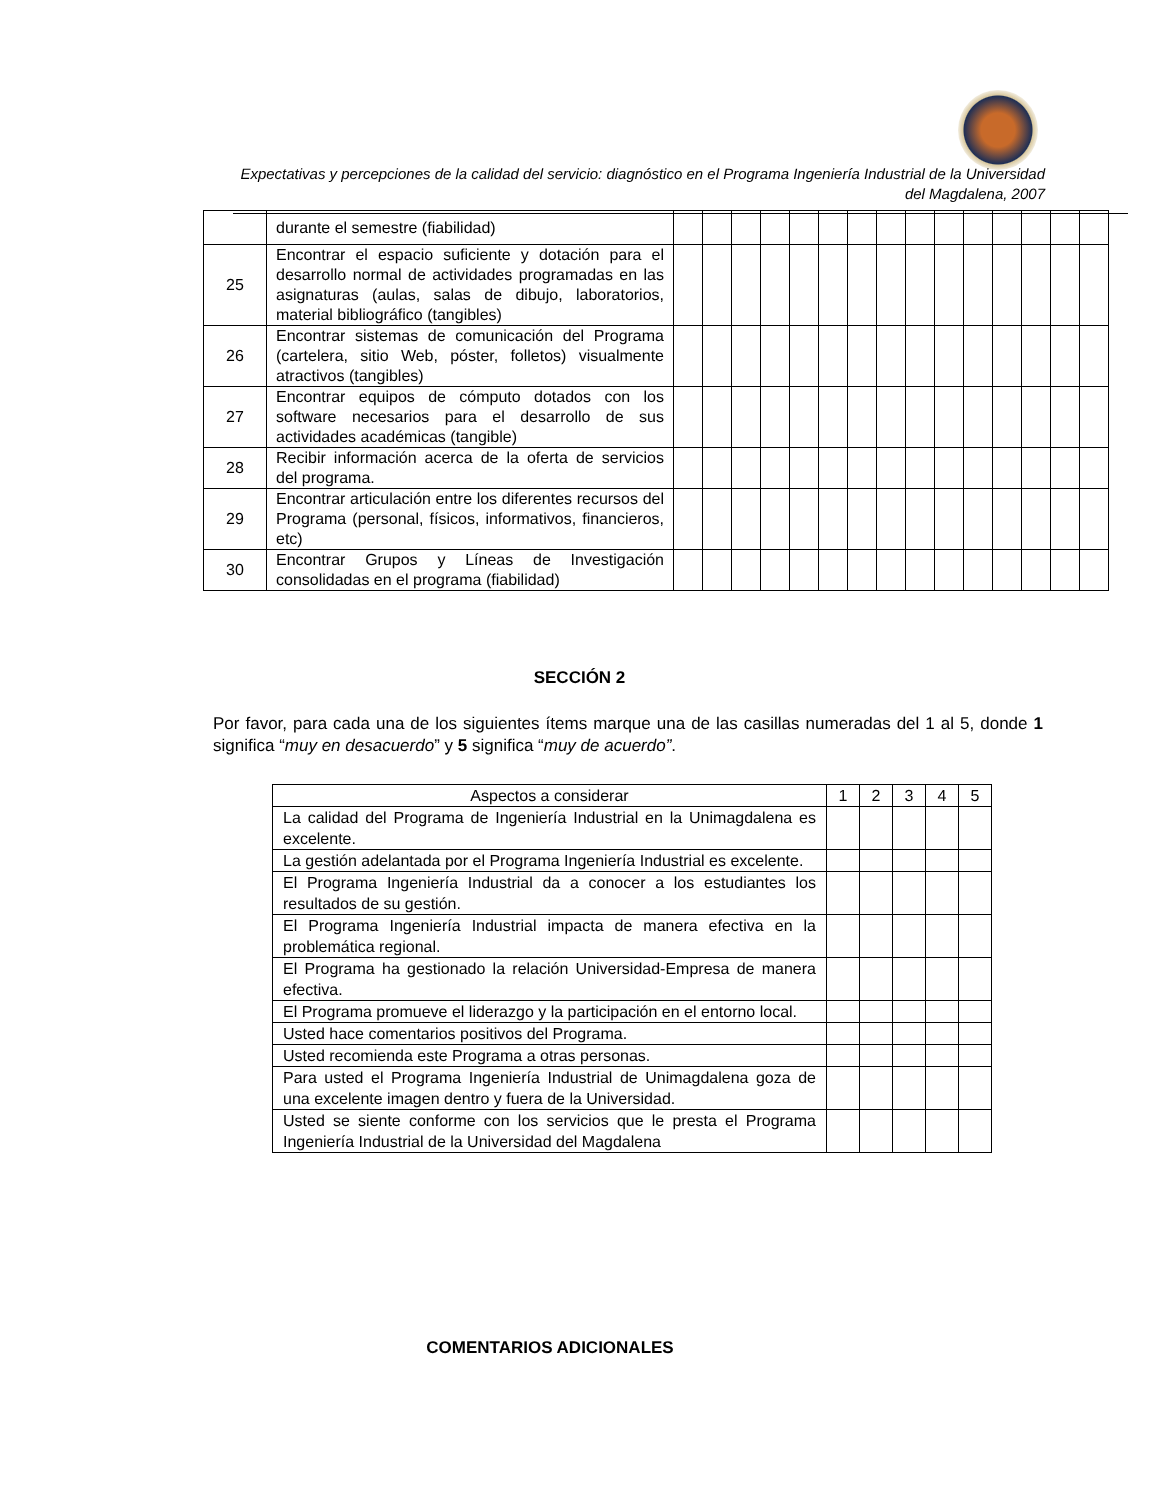Expectativas y percepciones de la calidad del servicio: diagnóstico en el Programa Ingeniería Industrial de la Universidad del Magdalena, 2007
| | durante el semestre (fiabilidad) | | | | | | | | | | | | | | | |
| 25 | Encontrar el espacio suficiente y dotación para el desarrollo normal de actividades programadas en las asignaturas (aulas, salas de dibujo, laboratorios, material bibliográfico (tangibles) | | | | | | | | | | | | | | | |
| 26 | Encontrar sistemas de comunicación del Programa (cartelera, sitio Web, póster, folletos) visualmente atractivos (tangibles) | | | | | | | | | | | | | | | |
| 27 | Encontrar equipos de cómputo dotados con los software necesarios para el desarrollo de sus actividades académicas (tangible) | | | | | | | | | | | | | | | |
| 28 | Recibir información acerca de la oferta de servicios del programa. | | | | | | | | | | | | | | | |
| 29 | Encontrar articulación entre los diferentes recursos del Programa (personal, físicos, informativos, financieros, etc) | | | | | | | | | | | | | | | |
| 30 | Encontrar Grupos y Líneas de Investigación consolidadas en el programa (fiabilidad) | | | | | | | | | | | | | | | |
SECCIÓN 2
Por favor, para cada una de los siguientes ítems marque una de las casillas numeradas del 1 al 5, donde 1 significa “muy en desacuerdo” y 5 significa “muy de acuerdo”.
| Aspectos a considerar | 1 | 2 | 3 | 4 | 5 |
| --- | --- | --- | --- | --- | --- |
| La calidad del Programa de Ingeniería Industrial en la Unimagdalena es excelente. | | | | | |
| La gestión adelantada por el Programa Ingeniería Industrial es excelente. | | | | | |
| El Programa Ingeniería Industrial da a conocer a los estudiantes los resultados de su gestión. | | | | | |
| El Programa Ingeniería Industrial impacta de manera efectiva en la problemática regional. | | | | | |
| El Programa ha gestionado la relación Universidad-Empresa de manera efectiva. | | | | | |
| El Programa promueve el liderazgo y la participación en el entorno local. | | | | | |
| Usted hace comentarios positivos del Programa. | | | | | |
| Usted recomienda este Programa a otras personas. | | | | | |
| Para usted el Programa Ingeniería Industrial de Unimagdalena goza de una excelente imagen dentro y fuera de la Universidad. | | | | | |
| Usted se siente conforme con los servicios que le presta el Programa Ingeniería Industrial de la Universidad del Magdalena | | | | | |
COMENTARIOS ADICIONALES